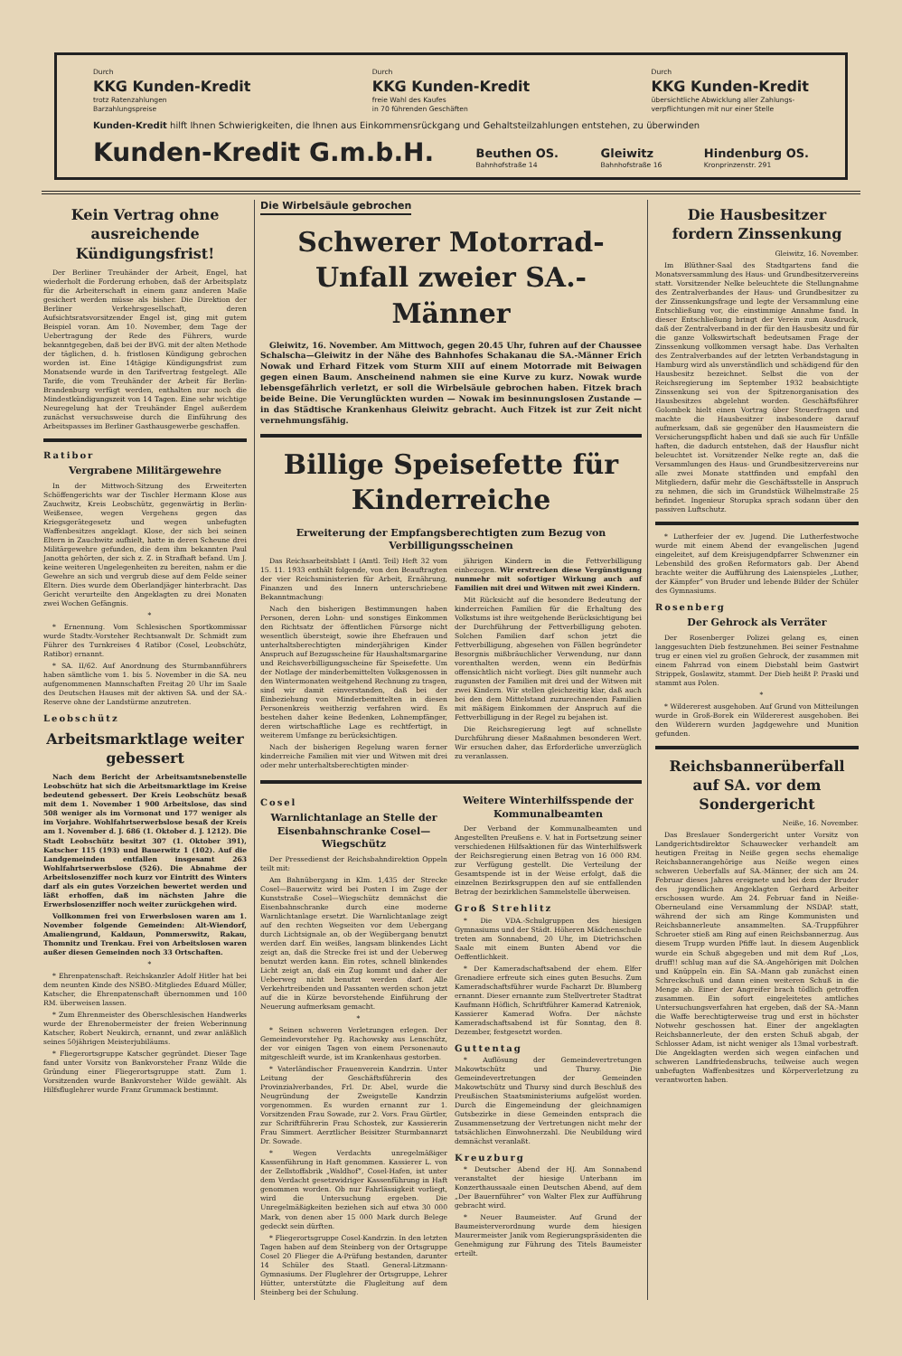Durch
KKG Kunden-Kredit
trotz Ratenzahlungen
Barzahlungspreise
Durch
KKG Kunden-Kredit
freie Wahl des Kaufes
in 70 führenden Geschäften
Durch
KKG Kunden-Kredit
übersichtliche Abwicklung aller Zahlungs-
verpflichtungen mit nur einer Stelle
Kunden-Kredit hilft Ihnen Schwierigkeiten, die Ihnen aus Einkommensrückgang und Gehaltsteilzahlungen entstehen, zu überwinden
Kunden-Kredit G.m.b.H.
Beuthen OS.
Bahnhofstraße 14
Gleiwitz
Bahnhofstraße 16
Hindenburg OS.
Kronprinzenstr. 291
Kein Vertrag ohne ausreichende Kündigungsfrist!
Der Berliner Treuhänder der Arbeit, Engel, hat wiederholt die Forderung erhoben, daß der Arbeitsplatz für die Arbeiterschaft in einem ganz anderen Maße gesichert werden müsse als bisher. Die Direktion der Berliner Verkehrsgesellschaft, deren Aufsichtsratsvorsitzender Engel ist, ging mit gutem Beispiel voran. Am 10. November, dem Tage der Uebertragung der Rede des Führers, wurde bekanntgegeben, daß bei der BVG. mit der alten Methode der täglichen, d. h. fristlosen Kündigung gebrochen worden ist. Eine 14tägige Kündigungsfrist zum Monatsende wurde in den Tarifvertrag festgelegt. Alle Tarife, die vom Treuhänder der Arbeit für Berlin-Brandenburg verfügt werden, enthalten nur noch die Mindestkündigungszeit von 14 Tagen. Eine sehr wichtige Neuregelung hat der Treuhänder Engel außerdem zunächst versuchsweise durch die Einführung des Arbeitspasses im Berliner Gasthausgewerbe geschaffen.
Ratibor
Vergrabene Militärgewehre
In der Mittwoch-Sitzung des Erweiterten Schöffengerichts war der Tischler Hermann Klose aus Zauchwitz, Kreis Leobschütz, gegenwärtig in Berlin-Weißensee, wegen Vergehens gegen das Kriegsgerätegesetz und wegen unbefugten Waffenbesitzes angeklagt. Klose, der sich bei seinen Eltern in Zauchwitz aufhielt, hatte in deren Scheune drei Militärgewehre gefunden, die dem ihm bekannten Paul Janotta gehörten, der sich z. Z. in Strafhaft befand. Um J. keine weiteren Ungelegenheiten zu bereiten, nahm er die Gewehre an sich und vergrub diese auf dem Felde seiner Eltern. Dies wurde dem Oberlandjäger hinterbracht. Das Gericht verurteilte den Angeklagten zu drei Monaten zwei Wochen Gefängnis.
*
* Ernennung. Vom Schlesischen Sportkommissar wurde Stadtv.-Vorsteher Rechtsanwalt Dr. Schmidt zum Führer des Turnkreises 4 Ratibor (Cosel, Leobschütz, Ratibor) ernannt.
* SA. II/62. Auf Anordnung des Sturmbannführers haben sämtliche vom 1. bis 5. November in die SA. neu aufgenommenen Mannschaften Freitag 20 Uhr im Saale des Deutschen Hauses mit der aktiven SA. und der SA.-Reserve ohne der Landstürme anzutreten.
Leobschütz
Arbeitsmarktlage weiter gebessert
Nach dem Bericht der Arbeitsamtsnebenstelle Leobschütz hat sich die Arbeitsmarktlage im Kreise bedeutend gebessert. Der Kreis Leobschütz besaß mit dem 1. November 1 900 Arbeitslose, das sind 508 weniger als im Vormonat und 177 weniger als im Vorjahre. Wohlfahrtserwerbslose besaß der Kreis am 1. November d. J. 686 (1. Oktober d. J. 1212). Die Stadt Leobschütz besitzt 307 (1. Oktober 391), Katscher 115 (193) und Bauerwitz 1 (102). Auf die Landgemeinden entfallen insgesamt 263 Wohlfahrtserwerbslose (526). Die Abnahme der Arbeitslosenziffer noch kurz vor Eintritt des Winters darf als ein gutes Vorzeichen bewertet werden und läßt erhoffen, daß im nächsten Jahre die Erwerbslosenziffer noch weiter zurückgehen wird.
Vollkommen frei von Erwerbslosen waren am 1. November folgende Gemeinden: Alt-Wiendorf, Amaliengrund, Kaldaun, Pommerswitz, Rakau, Thomnitz und Trenkau. Frei von Arbeitslosen waren außer diesen Gemeinden noch 33 Ortschaften.
*
* Ehrenpatenschaft. Reichskanzler Adolf Hitler hat bei dem neunten Kinde des NSBO.-Mitgliedes Eduard Müller, Katscher, die Ehrenpatenschaft übernommen und 100 RM. überweisen lassen.
* Zum Ehrenmeister des Oberschlesischen Handwerks wurde der Ehrenobermeister der freien Weberinnung Katscher, Robert Neukirch, ernannt, und zwar anläßlich seines 50jährigen Meisterjubiläums.
* Fliegerortsgruppe Katscher gegründet. Dieser Tage fand unter Vorsitz von Bankvorsteher Franz Wilde die Gründung einer Fliegerortsgruppe statt. Zum 1. Vorsitzenden wurde Bankvorsteher Wilde gewählt. Als Hilfsfluglehrer wurde Franz Grummack bestimmt.
Die Wirbelsäule gebrochen
Schwerer Motorrad-Unfall zweier SA.-Männer
Gleiwitz, 16. November. Am Mittwoch, gegen 20.45 Uhr, fuhren auf der Chaussee Schalscha—Gleiwitz in der Nähe des Bahnhofes Schakanau die SA.-Männer Erich Nowak und Erhard Fitzek vom Sturm XIII auf einem Motorrade mit Beiwagen gegen einen Baum. Anscheinend nahmen sie eine Kurve zu kurz. Nowak wurde lebensgefährlich verletzt, er soll die Wirbelsäule gebrochen haben. Fitzek brach beide Beine. Die Verunglückten wurden — Nowak im besinnungslosen Zustande — in das Städtische Krankenhaus Gleiwitz gebracht. Auch Fitzek ist zur Zeit nicht vernehmungsfähig.
Billige Speisefette für Kinderreiche
Erweiterung der Empfangsberechtigten zum Bezug von Verbilligungsscheinen
Das Reichsarbeitsblatt I (Amtl. Teil) Heft 32 vom 15. 11. 1933 enthält folgende, von den Beauftragten der vier Reichsministerien für Arbeit, Ernährung, Finanzen und des Innern unterschriebene Bekanntmachung:
Nach den bisherigen Bestimmungen haben Personen, deren Lohn- und sonstiges Einkommen den Richtsatz der öffentlichen Fürsorge nicht wesentlich übersteigt, sowie ihre Ehefrauen und unterhaltsberechtigten minderjährigen Kinder Anspruch auf Bezugsscheine für Haushaltsmargarine und Reichsverbilligungsscheine für Speisefette. Um der Notlage der minderbemittelten Volksgenossen in den Wintermonaten weitgehend Rechnung zu tragen, sind wir damit einverstanden, daß bei der Einbeziehung von Minderbemittelten in diesen Personenkreis weitherzig verfahren wird. Es bestehen daher keine Bedenken, Lohnempfänger, deren wirtschaftliche Lage es rechtfertigt, in weiterem Umfange zu berücksichtigen.
Nach der bisherigen Regelung waren ferner kinderreiche Familien mit vier und Witwen mit drei oder mehr unterhaltsberechtigten minder-
jährigen Kindern in die Fettverbilligung einbezogen. Wir erstrecken diese Vergünstigung nunmehr mit sofortiger Wirkung auch auf Familien mit drei und Witwen mit zwei Kindern.
Mit Rücksicht auf die besondere Bedeutung der kinderreichen Familien für die Erhaltung des Volkstums ist ihre weitgehende Berücksichtigung bei der Durchführung der Fettverbilligung geboten. Solchen Familien darf schon jetzt die Fettverbilligung, abgesehen von Fällen begründeter Besorgnis mißbräuchlicher Verwendung, nur dann vorenthalten werden, wenn ein Bedürfnis offensichtlich nicht vorliegt. Dies gilt nunmehr auch zugunsten der Familien mit drei und der Witwen mit zwei Kindern. Wir stellen gleichzeitig klar, daß auch bei den dem Mittelstand zuzurechnenden Familien mit mäßigem Einkommen der Anspruch auf die Fettverbilligung in der Regel zu bejahen ist.
Die Reichsregierung legt auf schnellste Durchführung dieser Maßnahmen besonderen Wert. Wir ersuchen daher, das Erforderliche unverzüglich zu veranlassen.
Cosel
Warnlichtanlage an Stelle der Eisenbahnschranke Cosel—Wiegschütz
Der Pressedienst der Reichsbahndirektion Oppeln teilt mit:
Am Bahnübergang in Klm. 1,435 der Strecke Cosel—Bauerwitz wird bei Posten I im Zuge der Kunststraße Cosel—Wiegschütz demnächst die Eisenbahnschranke durch eine moderne Warnlichtanlage ersetzt. Die Warnlichtanlage zeigt auf den rechten Wegseiten vor dem Uebergang durch Lichtsignale an, ob der Wegübergang benutzt werden darf. Ein weißes, langsam blinkendes Licht zeigt an, daß die Strecke frei ist und der Ueberweg benutzt werden kann. Ein rotes, schnell blinkendes Licht zeigt an, daß ein Zug kommt und daher der Ueberweg nicht benutzt werden darf. Alle Verkehrtreibenden und Passanten werden schon jetzt auf die in Kürze bevorstehende Einführung der Neuerung aufmerksam gemacht.
*
* Seinen schweren Verletzungen erlegen. Der Gemeindevorsteher Pg. Rachowsky aus Lenschütz, der vor einigen Tagen von einem Personenauto mitgeschleift wurde, ist im Krankenhaus gestorben.
* Vaterländischer Frauenverein Kandrzin. Unter Leitung der Geschäftsführerin des Provinzialverbandes, Frl. Dr. Abel, wurde die Neugründung der Zweigstelle Kandrzin vorgenommen. Es wurden ernannt zur 1. Vorsitzenden Frau Sowade, zur 2. Vors. Frau Gürtler, zur Schriftführerin Frau Schostek, zur Kassiererin Frau Simmert. Aerztlicher Beisitzer Sturmbannarzt Dr. Sowade.
* Wegen Verdachts unregelmäßiger Kassenführung in Haft genommen. Kassierer L. von der Zellstoffabrik „Waldhof“, Cosel-Hafen, ist unter dem Verdacht gesetzwidriger Kassenführung in Haft genommen worden. Ob nur Fahrlässigkeit vorliegt, wird die Untersuchung ergeben. Die Unregelmäßigkeiten beziehen sich auf etwa 30 000 Mark, von denen aber 15 000 Mark durch Belege gedeckt sein dürften.
* Fliegerortsgruppe Cosel-Kandrzin. In den letzten Tagen haben auf dem Steinberg von der Ortsgruppe Cosel 20 Flieger die A-Prüfung bestanden, darunter 14 Schüler des Staatl. General-Litzmann-Gymnasiums. Der Fluglehrer der Ortsgruppe, Lehrer Hütter, unterstützte die Flugleitung auf dem Steinberg bei der Schulung.
Weitere Winterhilfsspende der Kommunalbeamten
Der Verband der Kommunalbeamten und Angestellten Preußens e. V. hat in Fortsetzung seiner verschiedenen Hilfsaktionen für das Winterhilfswerk der Reichsregierung einen Betrag von 16 000 RM. zur Verfügung gestellt. Die Verteilung der Gesamtspende ist in der Weise erfolgt, daß die einzelnen Bezirksgruppen den auf sie entfallenden Betrag der bezirklichen Sammelstelle überweisen.
Groß Strehlitz
* Die VDA.-Schulgruppen des hiesigen Gymnasiums und der Städt. Höheren Mädchenschule treten am Sonnabend, 20 Uhr, im Dietrichschen Saale mit einem Bunten Abend vor die Oeffentlichkeit.
* Der Kameradschaftsabend der ehem. Elfer Grenadiere erfreute sich eines guten Besuchs. Zum Kameradschaftsführer wurde Facharzt Dr. Blumberg ernannt. Dieser ernannte zum Stellvertreter Stadtrat Kaufmann Höflich, Schriftführer Kamerad Katreniok, Kassierer Kamerad Wofra. Der nächste Kameradschaftsabend ist für Sonntag, den 8. Dezember, festgesetzt worden.
Guttentag
* Auflösung der Gemeindevertretungen Makowtschütz und Thursy. Die Gemeindevertretungen der Gemeinden Makowtschütz und Thursy sind durch Beschluß des Preußischen Staatsministeriums aufgelöst worden. Durch die Eingemeindung der gleichnamigen Gutsbezirke in diese Gemeinden entsprach die Zusammensetzung der Vertretungen nicht mehr der tatsächlichen Einwohnerzahl. Die Neubildung wird demnächst veranlaßt.
Kreuzburg
* Deutscher Abend der HJ. Am Sonnabend veranstaltet der hiesige Unterbann im Konzerthaussaale einen Deutschen Abend, auf dem „Der Bauernführer“ von Walter Flex zur Aufführung gebracht wird.
* Neuer Baumeister. Auf Grund der Baumeisterverordnung wurde dem hiesigen Maurermeister Janik vom Regierungspräsidenten die Genehmigung zur Führung des Titels Baumeister erteilt.
Die Hausbesitzer fordern Zinssenkung
Gleiwitz, 16. November.
Im Blüthner-Saal des Stadtgartens fand die Monatsversammlung des Haus- und Grundbesitzervereins statt. Vorsitzender Nelke beleuchtete die Stellungnahme des Zentralverbandes der Haus- und Grundbesitzer zu der Zinssenkungsfrage und legte der Versammlung eine Entschließung vor, die einstimmige Annahme fand. In dieser Entschließung bringt der Verein zum Ausdruck, daß der Zentralverband in der für den Hausbesitz und für die ganze Volkswirtschaft bedeutsamen Frage der Zinssenkung vollkommen versagt habe. Das Verhalten des Zentralverbandes auf der letzten Verbandstagung in Hamburg wird als unverständlich und schädigend für den Hausbesitz bezeichnet. Selbst die von der Reichsregierung im September 1932 beabsichtigte Zinssenkung sei von der Spitzenorganisation des Hausbesitzes abgelehnt worden. Geschäftsführer Golombek hielt einen Vortrag über Steuerfragen und machte die Hausbesitzer insbesondere darauf aufmerksam, daß sie gegenüber den Hausmeistern die Versicherungspflicht haben und daß sie auch für Unfälle haften, die dadurch entstehen, daß der Hausflur nicht beleuchtet ist. Vorsitzender Nelke regte an, daß die Versammlungen des Haus- und Grundbesitzervereins nur alle zwei Monate stattfinden und empfahl den Mitgliedern, dafür mehr die Geschäftsstelle in Anspruch zu nehmen, die sich im Grundstück Wilhelmstraße 25 befindet. Ingenieur Storupka sprach sodann über den passiven Luftschutz.
* Lutherfeier der ev. Jugend. Die Lutherfestwoche wurde mit einem Abend der evangelischen Jugend eingeleitet, auf dem Kreisjugendpfarrer Schwenzner ein Lebensbild des großen Reformators gab. Der Abend brachte weiter die Aufführung des Laienspieles „Luther, der Kämpfer“ von Bruder und lebende Bilder der Schüler des Gymnasiums.
Rosenberg
Der Gehrock als Verräter
Der Rosenberger Polizei gelang es, einen langgesuchten Dieb festzunehmen. Bei seiner Festnahme trug er einen viel zu großen Gehrock, der zusammen mit einem Fahrrad von einem Diebstahl beim Gastwirt Strippek, Goslawitz, stammt. Der Dieb heißt P. Praski und stammt aus Polen.
*
* Wildererest ausgehoben. Auf Grund von Mitteilungen wurde in Groß-Borek ein Wildererest ausgehoben. Bei den Wilderern wurden Jagdgewehre und Munition gefunden.
Reichsbannerüberfall auf SA. vor dem Sondergericht
Neiße, 16. November.
Das Breslauer Sondergericht unter Vorsitz von Landgerichtsdirektor Schauwecker verhandelt am heutigen Freitag in Neiße gegen sechs ehemalige Reichsbannerangehörige aus Neiße wegen eines schweren Ueberfalls auf SA.-Männer, der sich am 24. Februar dieses Jahres ereignete und bei dem der Bruder des jugendlichen Angeklagten Gerhard Arbeiter erschossen wurde. Am 24. Februar fand in Neiße-Oberneuland eine Versammlung der NSDAP. statt, während der sich am Ringe Kommunisten und Reichsbannerleute ansammelten. SA.-Truppführer Schroeter stieß am Ring auf einen Reichsbannerzug. Aus diesem Trupp wurden Pfiffe laut. In diesem Augenblick wurde ein Schuß abgegeben und mit dem Ruf „Los, druff!! schlug man auf die SA.-Angehörigen mit Dolchen und Knüppeln ein. Ein SA.-Mann gab zunächst einen Schreckschuß und dann einen weiteren Schuß in die Menge ab. Einer der Angreifer brach tödlich getroffen zusammen. Ein sofort eingeleitetes amtliches Untersuchungsverfahren hat ergeben, daß der SA.-Mann die Waffe berechtigterweise trug und erst in höchster Notwehr geschossen hat. Einer der angeklagten Reichsbannerleute, der den ersten Schuß abgab, der Schlosser Adam, ist nicht weniger als 13mal vorbestraft. Die Angeklagten werden sich wegen einfachen und schweren Landfriedensbruchs, teilweise auch wegen unbefugten Waffenbesitzes und Körperverletzung zu verantworten haben.